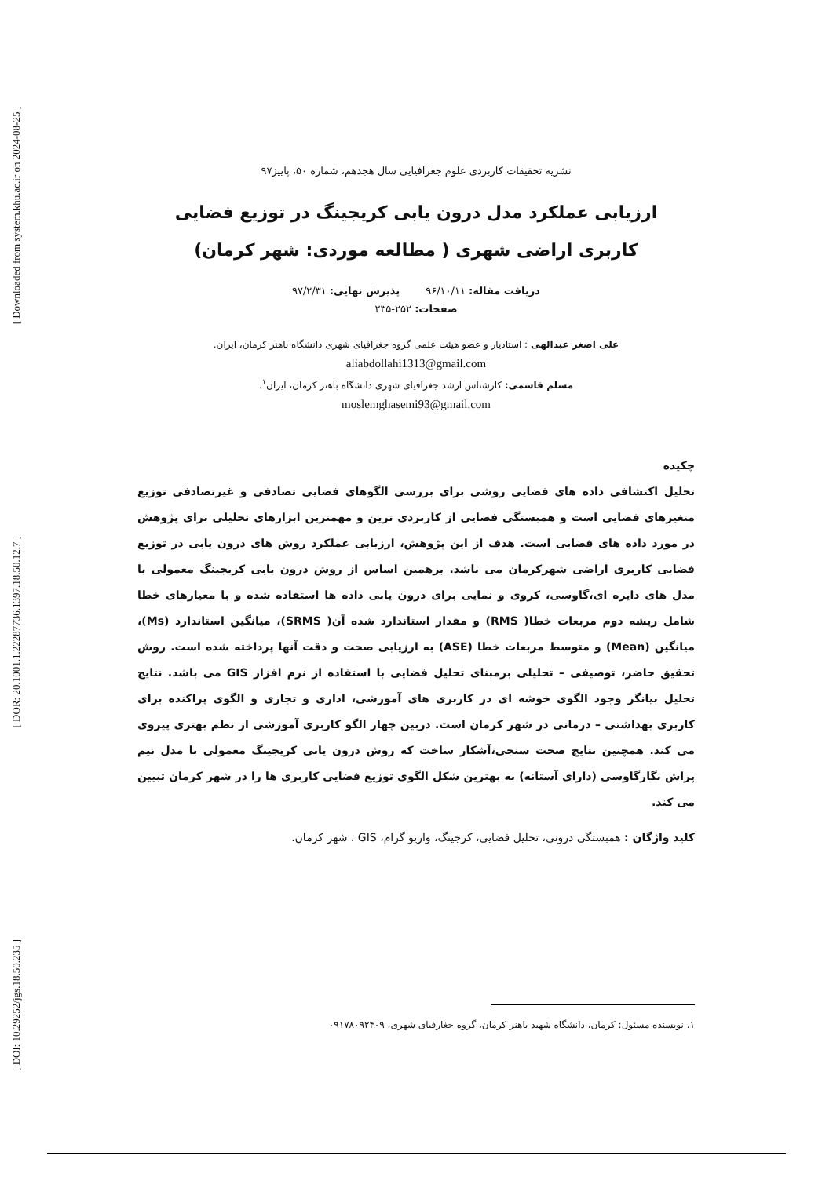[ Downloaded from system.khu.ac.ir on 2024-08-25 ]
[ DOR: 20.1001.1.22287736.1397.18.50.12.7 ]
[ DOI: 10.29252/jgs.18.50.235 ]
نشریه تحقیقات کاربردی علوم جغرافیایی سال هجدهم، شماره ۵۰، پاییز۹۷
ارزیابی عملکرد مدل درون یابی کریجینگ در توزیع فضایی
کاربری اراضی شهری ( مطالعه موردی: شهر کرمان)
دریافت مقاله: ۹۶/۱۰/۱۱ پذیرش نهایی: ۹۷/۲/۳۱
صفحات: ۲۵۲-۲۳۵
علی اصغر عبدالهی : استادیار و عضو هیئت علمی گروه جغرافیای شهری دانشگاه باهنر کرمان، ایران.
aliabdollahi1313@gmail.com
مسلم قاسمی: کارشناس ارشد جغرافیای شهری دانشگاه باهنر کرمان، ایران<sup>۱</sup>.
moslemghasemi93@gmail.com
چکیده
تحلیل اکتشافی داده های فضایی روشی برای بررسی الگوهای فضایی تصادفی و غیرتصادفی توزیع متغیرهای فضایی است و همبستگی فضایی از کاربردی ترین و مهمترین ابزارهای تحلیلی برای پژوهش در مورد داده های فضایی است. هدف از این پژوهش، ارزیابی عملکرد روش های درون یابی در توزیع فضایی کاربری اراضی شهرکرمان می باشد. برهمین اساس از روش درون یابی کریجینگ معمولی با مدل های دایره ای،گاوسی، کروی و نمایی برای درون یابی داده ها استفاده شده و با معیارهای خطا شامل ریشه دوم مربعات خطا( RMS) و مقدار استاندارد شده آن( SRMS)، میانگین استاندارد (Ms)، میانگین (Mean) و متوسط مربعات خطا (ASE) به ارزیابی صحت و دقت آنها پرداخته شده است. روش تحقیق حاضر، توصیفی – تحلیلی برمبنای تحلیل فضایی با استفاده از نرم افزار GIS می باشد. نتایج تحلیل بیانگر وجود الگوی خوشه ای در کاربری های آموزشی، اداری و تجاری و الگوی پراکنده برای کاربری بهداشتی – درمانی در شهر کرمان است. دربین چهار الگو کاربری آموزشی از نظم بهتری پیروی می کند. همچنین نتایج صحت سنجی،آشکار ساخت که روش درون یابی کریجینگ معمولی با مدل نیم پراش نگارگاوسی (دارای آستانه) به بهترین شکل الگوی توزیع فضایی کاربری ها را در شهر کرمان تبیین می کند.
کلید واژگان : همبستگی درونی، تحلیل فضایی، کرجینگ، واریو گرام، GIS ، شهر کرمان.
۱. نویسنده مسئول: کرمان، دانشگاه شهید باهنر کرمان، گروه جغارفیای شهری، ۰۹۱۷۸۰۹۲۴۰۹